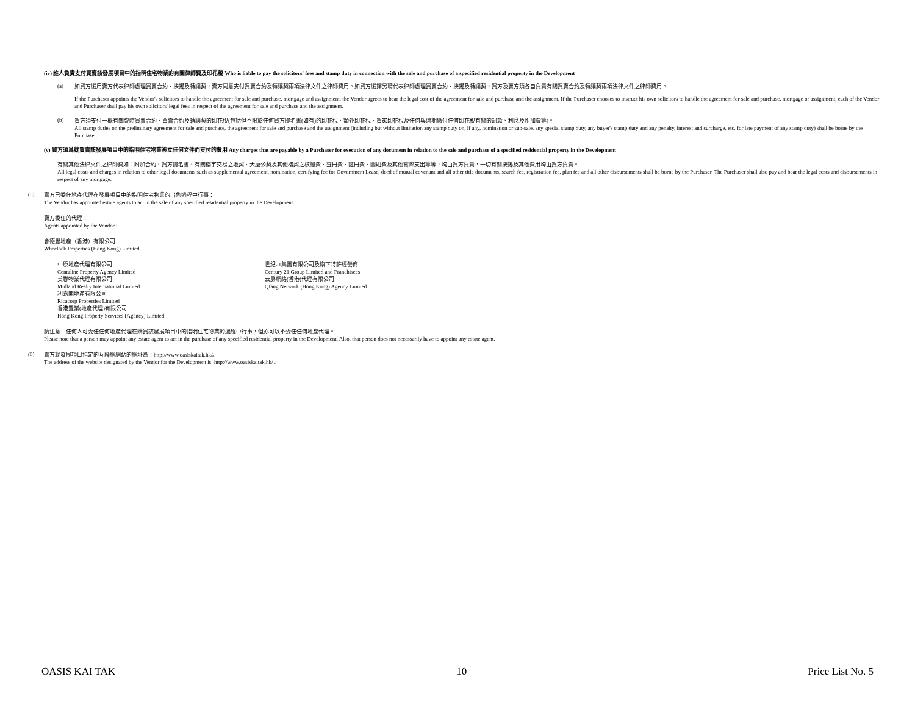(iv) 誰人負責支付買賣該發展項目中的指明住宅物業的有關律師費及印花稅 Who is liable to pay the solicitors' fees and stamp duty in connection with the sale and purchase of a specified residential property in the Development
(a)
如買方選用賣方代表律師處理買賣合約、按揭及轉讓契，賣方同意支付買賣合約及轉讓契兩項法律文件之律師費用。如買方選擇另聘代表律師處理買賣合約、按揭及轉讓契，買方及賣方須各自負責有關買賣合約及轉讓契兩項法律文件之律師費用。
If the Purchaser appoints the Vendor's solicitors to handle the agreement for sale and purchase, mortgage and assignment, the Vendor agrees to bear the legal cost of the agreement for sale and purchase and the assignment. If the Purchaser chooses to instruct his own solicitors to handle the agreement for sale and purchase, mortgage or assignment, each of the Vendor and Purchaser shall pay his own solicitors' legal fees in respect of the agreement for sale and purchase and the assignment.
(b)
買方須支付一概有關臨時買賣合約、買賣合約及轉讓契的印花稅(包括但不限於任何買方提名書(如有)的印花稅、額外印花稅、買家印花稅及任何與過期繳付任何印花稅有關的罰款、利息及附加費等)。
All stamp duties on the preliminary agreement for sale and purchase, the agreement for sale and purchase and the assignment (including but without limitation any stamp duty on, if any, nomination or sub-sale, any special stamp duty, any buyer's stamp duty and any penalty, interest and surcharge, etc. for late payment of any stamp duty) shall be borne by the Purchaser.
(v) 買方須爲就買賣該發展項目中的指明住宅物業簽立任何文件而支付的費用 Any charges that are payable by a Purchaser for execution of any document in relation to the sale and purchase of a specified residential property in the Development
有關其他法律文件之律師費如：附加合約、買方提名書、有關樓宇交易之地契、大廈公契及其他樓契之核證費、查冊費、註冊費、圖則費及其他實際支出等等，均由買方負責，一切有關按揭及其他費用均由買方負責。
All legal costs and charges in relation to other legal documents such as supplemental agreement, nomination, certifying fee for Government Lease, deed of mutual covenant and all other title documents, search fee, registration fee, plan fee and all other disbursements shall be borne by the Purchaser. The Purchaser shall also pay and bear the legal costs and disbursements in respect of any mortgage.
(5)
賣方已委任地產代理在發展項目中的指明住宅物業的出售過程中行事：
The Vendor has appointed estate agents to act in the sale of any specified residential property in the Development:
賣方委任的代理：
Agents appointed by the Vendor :
會德豐地產（香港）有限公司
Wheelock Properties (Hong Kong) Limited
中原地產代理有限公司
Centaline Property Agency Limited
美聯物業代理有限公司
Midland Realty International Limited
利嘉閣地產有限公司
Ricacorp Properties Limited
香港置業(地產代理)有限公司
Hong Kong Property Services (Agency) Limited
世紀21集團有限公司及旗下特許經營商
Century 21 Group Limited and Franchisees
云房網絡(香港)代理有限公司
Qfang Network (Hong Kong) Agency Limited
請注意：任何人可委任任何地產代理在購買該發展項目中的指明住宅物業的過程中行事，但亦可以不委任任何地產代理。
Please note that a person may appoint any estate agent to act in the purchase of any specified residential property in the Development. Also, that person does not necessarily have to appoint any estate agent.
(6)
賣方就發展項目指定的互聯網網站的網址爲：http://www.oasiskaitak.hk/。
The address of the website designated by the Vendor for the Development is: http://www.oasiskaitak.hk/ .
OASIS KAI TAK 10 Price List No. 5